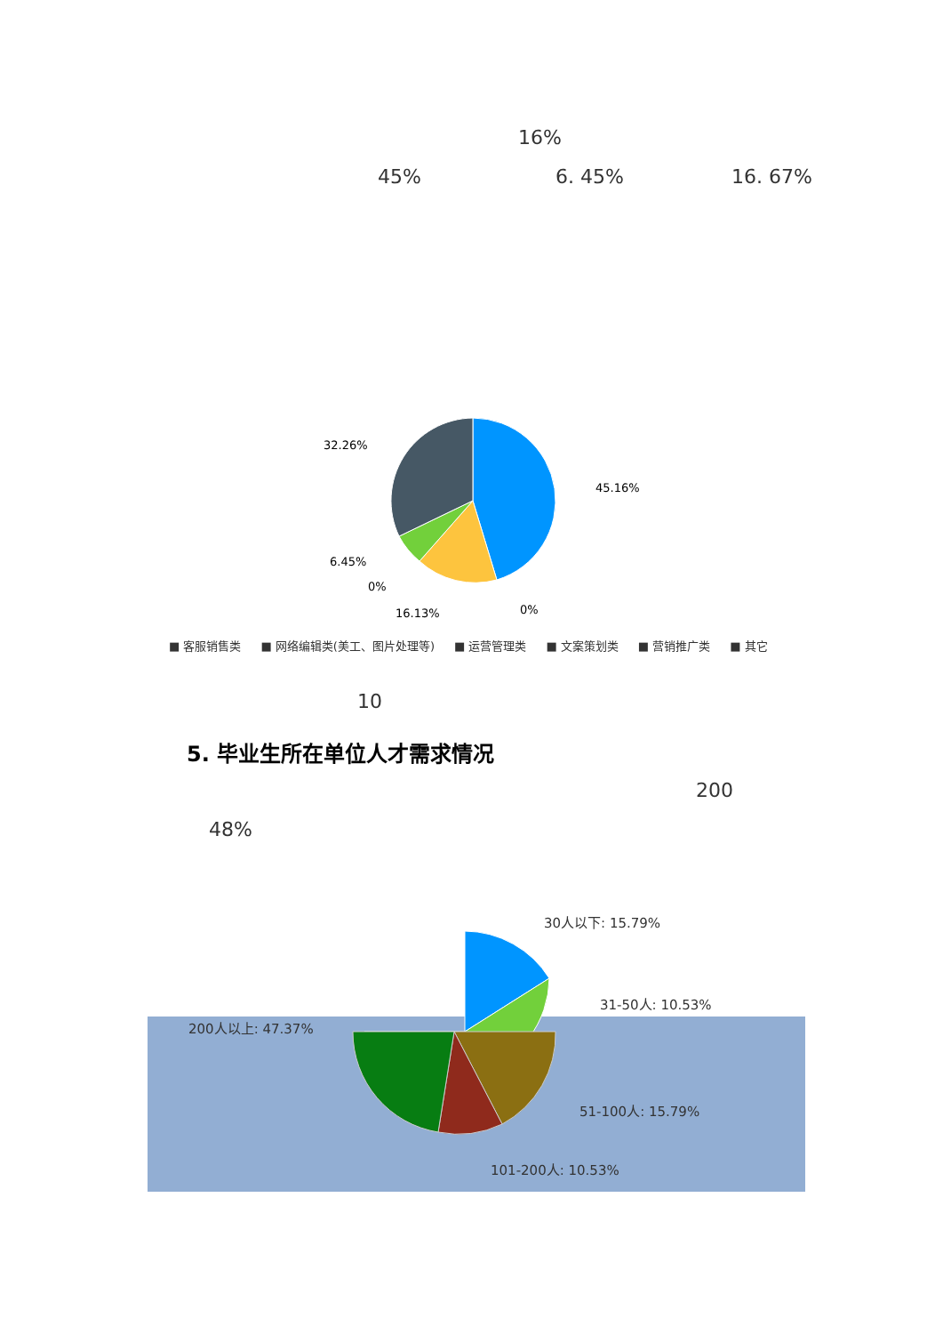16%
45% 6. 45% 16. 67%
45.16%
32.26%
6.45%
0%
16.13%
0%
■ 客服销售类 ■ 网络编辑类(美工、图片处理等) ■ 运营管理类 ■ 文案策划类 ■ 营销推广类 ■ 其它
10
5. 毕业生所在单位人才需求情况
200
48%
30人以下: 15.79%
31-50人: 10.53%
200人以上: 47.37%
51-100人: 15.79%
101-200人: 10.53%